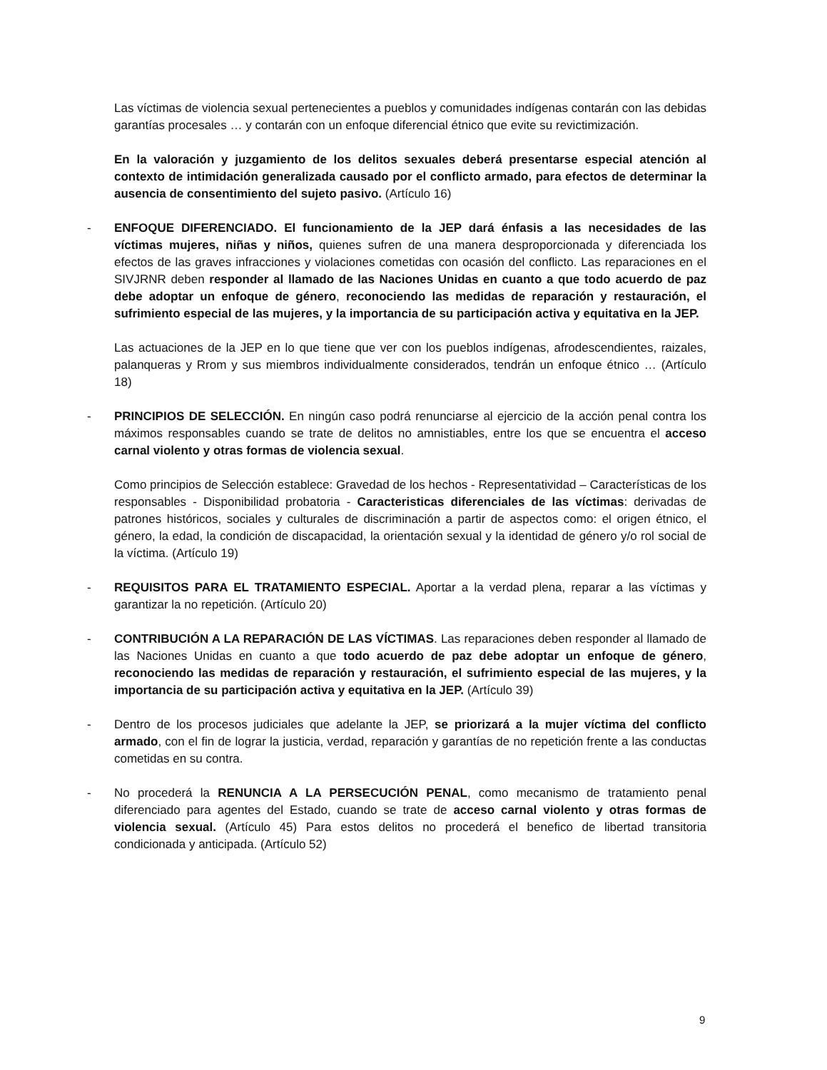Las víctimas de violencia sexual pertenecientes a pueblos y comunidades indígenas contarán con las debidas garantías procesales … y contarán con un enfoque diferencial étnico que evite su revictimización.
En la valoración y juzgamiento de los delitos sexuales deberá presentarse especial atención al contexto de intimidación generalizada causado por el conflicto armado, para efectos de determinar la ausencia de consentimiento del sujeto pasivo. (Artículo 16)
- ENFOQUE DIFERENCIADO. El funcionamiento de la JEP dará énfasis a las necesidades de las víctimas mujeres, niñas y niños, quienes sufren de una manera desproporcionada y diferenciada los efectos de las graves infracciones y violaciones cometidas con ocasión del conflicto. Las reparaciones en el SIVJRNR deben responder al llamado de las Naciones Unidas en cuanto a que todo acuerdo de paz debe adoptar un enfoque de género, reconociendo las medidas de reparación y restauración, el sufrimiento especial de las mujeres, y la importancia de su participación activa y equitativa en la JEP.
Las actuaciones de la JEP en lo que tiene que ver con los pueblos indígenas, afrodescendientes, raizales, palanqueras y Rrom y sus miembros individualmente considerados, tendrán un enfoque étnico … (Artículo 18)
- PRINCIPIOS DE SELECCIÓN. En ningún caso podrá renunciarse al ejercicio de la acción penal contra los máximos responsables cuando se trate de delitos no amnistiables, entre los que se encuentra el acceso carnal violento y otras formas de violencia sexual.
Como principios de Selección establece: Gravedad de los hechos - Representatividad – Características de los responsables - Disponibilidad probatoria - Caracteristicas diferenciales de las víctimas: derivadas de patrones históricos, sociales y culturales de discriminación a partir de aspectos como: el origen étnico, el género, la edad, la condición de discapacidad, la orientación sexual y la identidad de género y/o rol social de la víctima. (Artículo 19)
- REQUISITOS PARA EL TRATAMIENTO ESPECIAL. Aportar a la verdad plena, reparar a las víctimas y garantizar la no repetición. (Artículo 20)
- CONTRIBUCIÓN A LA REPARACIÓN DE LAS VÍCTIMAS. Las reparaciones deben responder al llamado de las Naciones Unidas en cuanto a que todo acuerdo de paz debe adoptar un enfoque de género, reconociendo las medidas de reparación y restauración, el sufrimiento especial de las mujeres, y la importancia de su participación activa y equitativa en la JEP. (Artículo 39)
- Dentro de los procesos judiciales que adelante la JEP, se priorizará a la mujer víctima del conflicto armado, con el fin de lograr la justicia, verdad, reparación y garantías de no repetición frente a las conductas cometidas en su contra.
- No procederá la RENUNCIA A LA PERSECUCIÓN PENAL, como mecanismo de tratamiento penal diferenciado para agentes del Estado, cuando se trate de acceso carnal violento y otras formas de violencia sexual. (Artículo 45) Para estos delitos no procederá el benefico de libertad transitoria condicionada y anticipada. (Artículo 52)
9